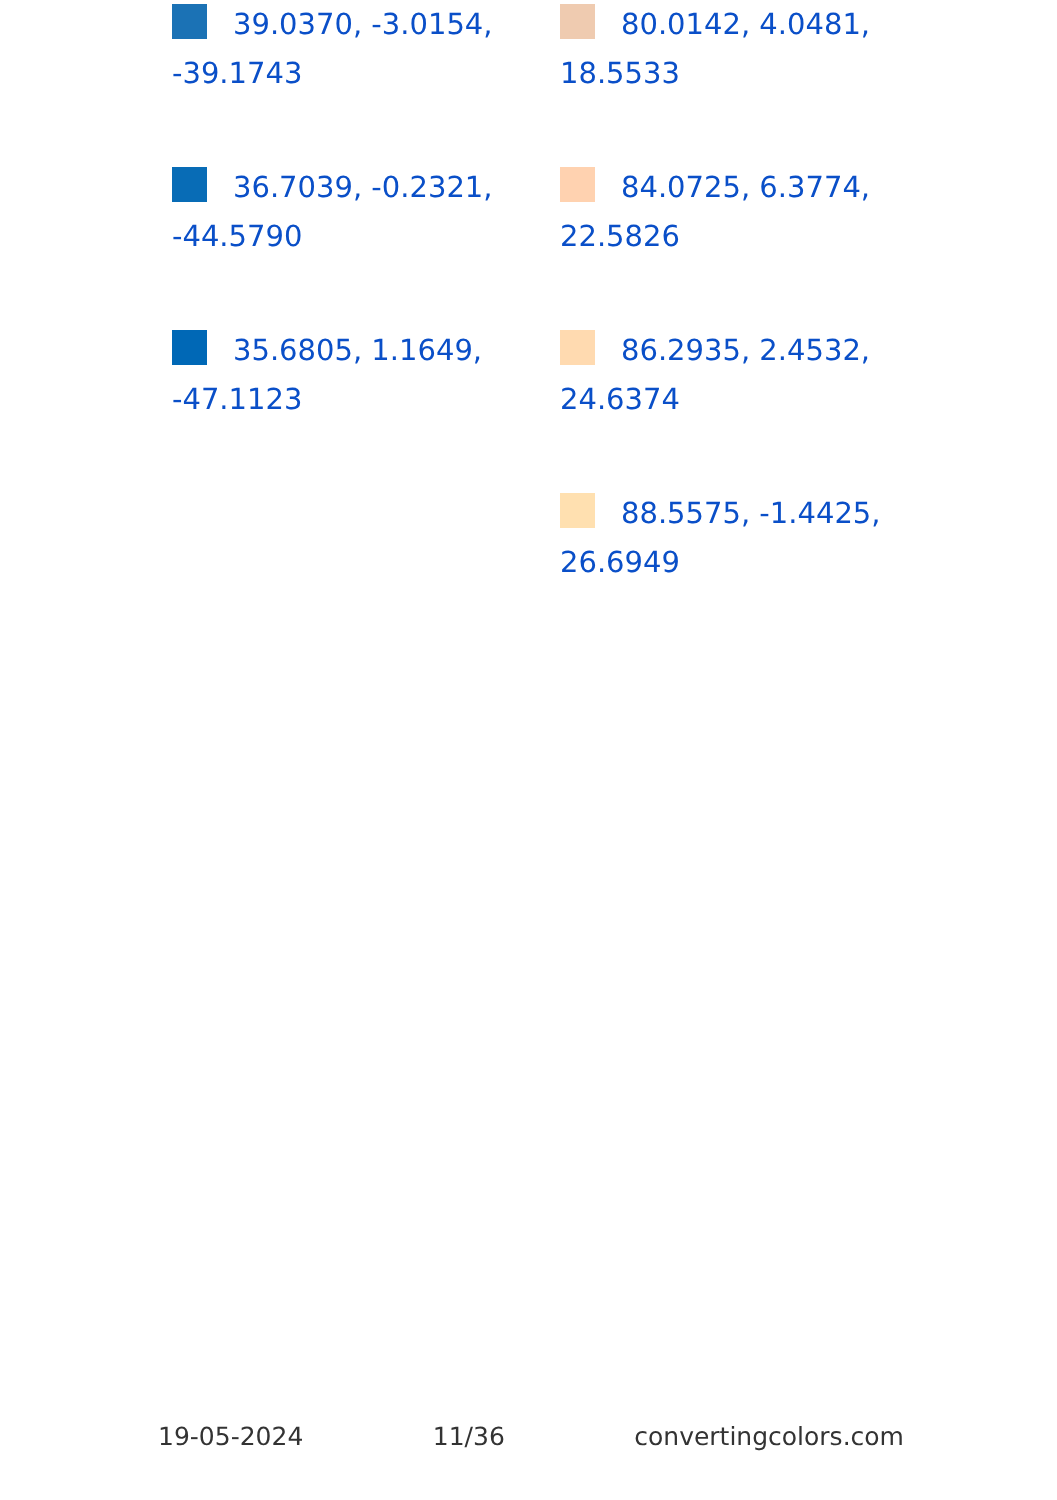39.0370, -3.0154, -39.1743
36.7039, -0.2321, -44.5790
35.6805, 1.1649, -47.1123
80.0142, 4.0481, 18.5533
84.0725, 6.3774, 22.5826
86.2935, 2.4532, 24.6374
88.5575, -1.4425, 26.6949
19-05-2024 11/36 convertingcolors.com